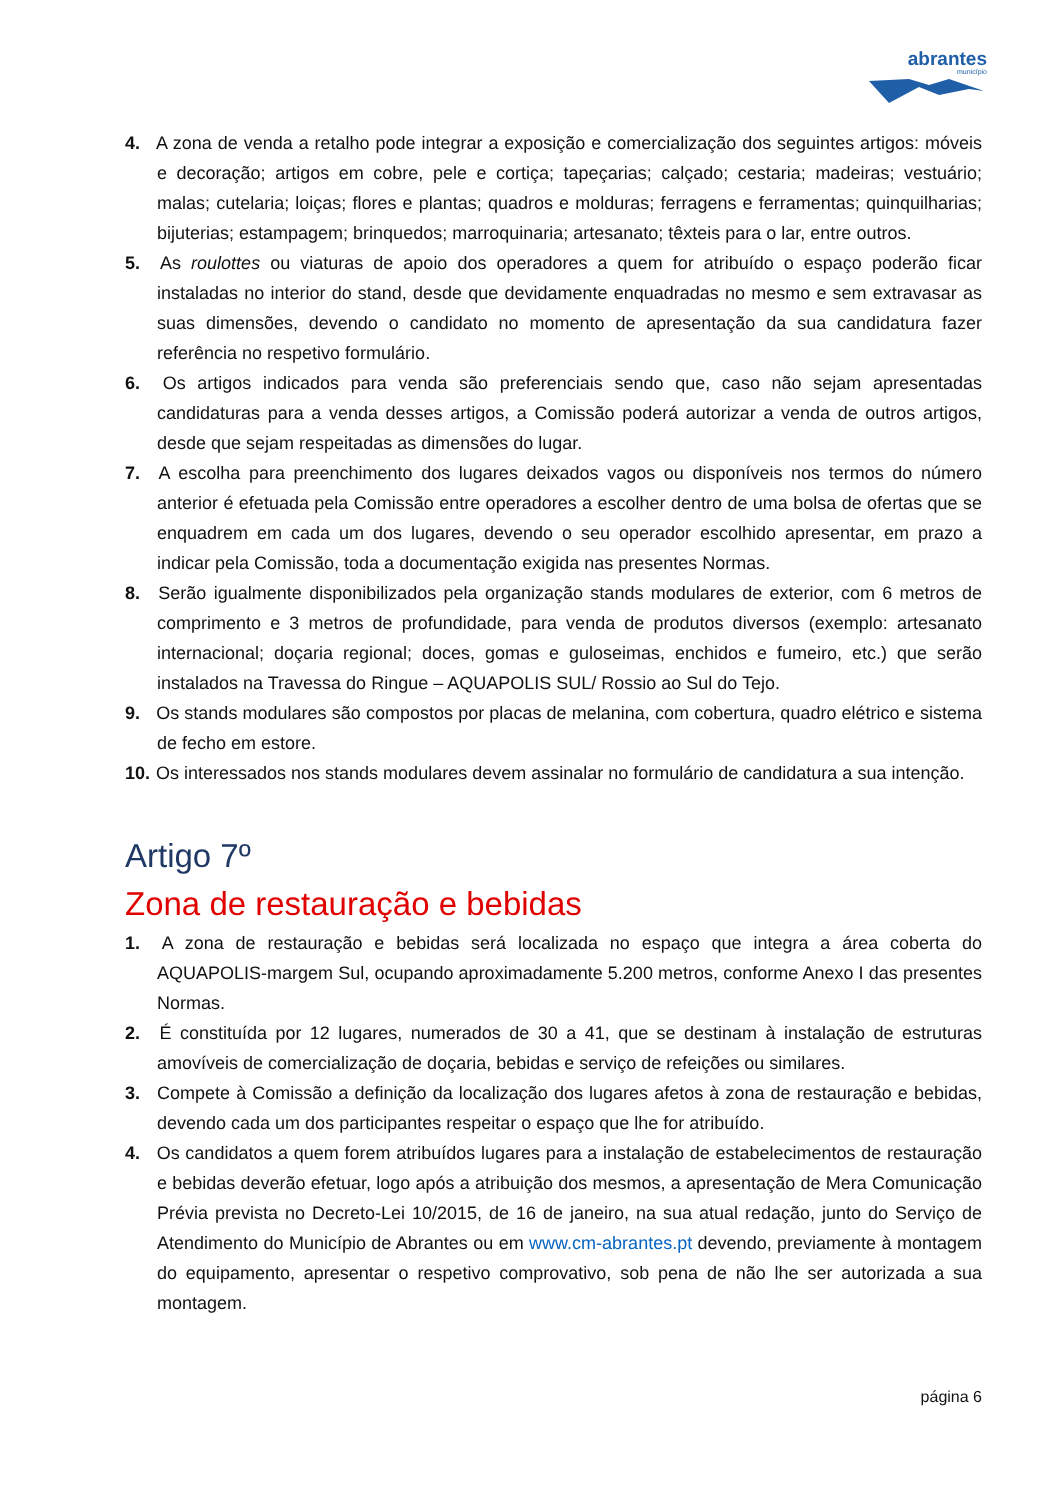abrantes
município
4. A zona de venda a retalho pode integrar a exposição e comercialização dos seguintes artigos: móveis e decoração; artigos em cobre, pele e cortiça; tapeçarias; calçado; cestaria; madeiras; vestuário; malas; cutelaria; loiças; flores e plantas; quadros e molduras; ferragens e ferramentas; quinquilharias; bijuterias; estampagem; brinquedos; marroquinaria; artesanato; têxteis para o lar, entre outros.
5. As roulottes ou viaturas de apoio dos operadores a quem for atribuído o espaço poderão ficar instaladas no interior do stand, desde que devidamente enquadradas no mesmo e sem extravasar as suas dimensões, devendo o candidato no momento de apresentação da sua candidatura fazer referência no respetivo formulário.
6. Os artigos indicados para venda são preferenciais sendo que, caso não sejam apresentadas candidaturas para a venda desses artigos, a Comissão poderá autorizar a venda de outros artigos, desde que sejam respeitadas as dimensões do lugar.
7. A escolha para preenchimento dos lugares deixados vagos ou disponíveis nos termos do número anterior é efetuada pela Comissão entre operadores a escolher dentro de uma bolsa de ofertas que se enquadrem em cada um dos lugares, devendo o seu operador escolhido apresentar, em prazo a indicar pela Comissão, toda a documentação exigida nas presentes Normas.
8. Serão igualmente disponibilizados pela organização stands modulares de exterior, com 6 metros de comprimento e 3 metros de profundidade, para venda de produtos diversos (exemplo: artesanato internacional; doçaria regional; doces, gomas e guloseimas, enchidos e fumeiro, etc.) que serão instalados na Travessa do Ringue – AQUAPOLIS SUL/ Rossio ao Sul do Tejo.
9. Os stands modulares são compostos por placas de melanina, com cobertura, quadro elétrico e sistema de fecho em estore.
10. Os interessados nos stands modulares devem assinalar no formulário de candidatura a sua intenção.
Artigo 7º
Zona de restauração e bebidas
1. A zona de restauração e bebidas será localizada no espaço que integra a área coberta do AQUAPOLIS-margem Sul, ocupando aproximadamente 5.200 metros, conforme Anexo I das presentes Normas.
2. É constituída por 12 lugares, numerados de 30 a 41, que se destinam à instalação de estruturas amovíveis de comercialização de doçaria, bebidas e serviço de refeições ou similares.
3. Compete à Comissão a definição da localização dos lugares afetos à zona de restauração e bebidas, devendo cada um dos participantes respeitar o espaço que lhe for atribuído.
4. Os candidatos a quem forem atribuídos lugares para a instalação de estabelecimentos de restauração e bebidas deverão efetuar, logo após a atribuição dos mesmos, a apresentação de Mera Comunicação Prévia prevista no Decreto-Lei 10/2015, de 16 de janeiro, na sua atual redação, junto do Serviço de Atendimento do Município de Abrantes ou em www.cm-abrantes.pt devendo, previamente à montagem do equipamento, apresentar o respetivo comprovativo, sob pena de não lhe ser autorizada a sua montagem.
página 6